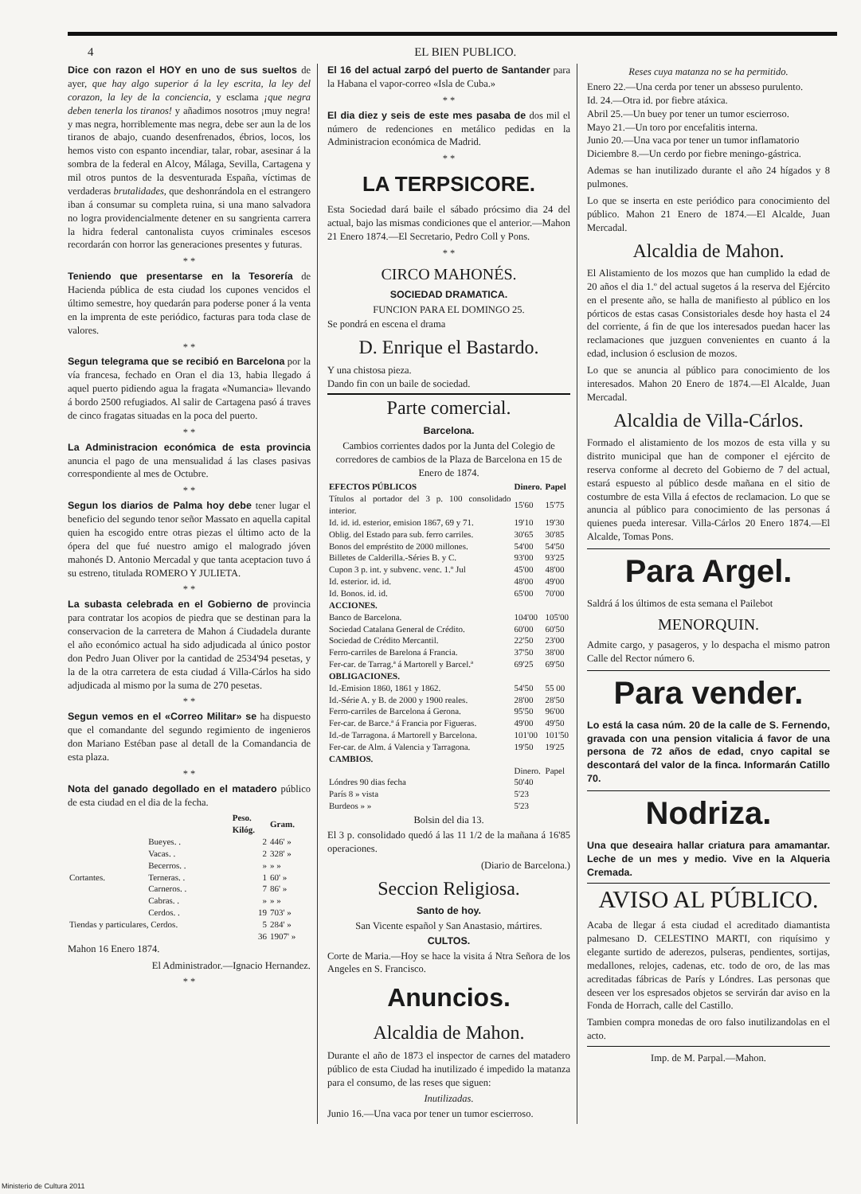4 EL BIEN PUBLICO.
Dice con razon el HOY en uno de sus sueltos de ayer, que hay algo superior á la ley escrita, la ley del corazon, la ley de la conciencia, y esclama ¡que negra deben tenerla los tiranos! y añadimos nosotros ¡muy negra! y mas negra, horriblemente mas negra, debe ser aun la de los tiranos de abajo, cuando desenfrenados, ébrios, locos, los hemos visto con espanto incendiar, talar, robar, asesinar á la sombra de la federal en Alcoy, Málaga, Sevilla, Cartagena y mil otros puntos de la desventurada España, víctimas de verdaderas brutalidades, que deshonrándola en el estrangero iban á consumar su completa ruina, si una mano salvadora no logra providencialmente detener en su sangrienta carrera la hidra federal cantonalista cuyos criminales escesos recordarán con horror las generaciones presentes y futuras.
* *
Teniendo que presentarse en la Tesorería de Hacienda pública de esta ciudad los cupones vencidos el último semestre, hoy quedarán para poderse poner á la venta en la imprenta de este periódico, facturas para toda clase de valores.
* *
Segun telegrama que se recibió en Barcelona por la vía francesa, fechado en Oran el dia 13, habia llegado á aquel puerto pidiendo agua la fragata «Numancia» llevando á bordo 2500 refugiados. Al salir de Cartagena pasó á traves de cinco fragatas situadas en la poca del puerto.
* *
La Administracion económica de esta provincia anuncia el pago de una mensualidad á las clases pasivas correspondiente al mes de Octubre.
* *
Segun los diarios de Palma hoy debe tener lugar el beneficio del segundo tenor señor Massato en aquella capital quien ha escogido entre otras piezas el último acto de la ópera del que fué nuestro amigo el malogrado jóven mahonés D. Antonio Mercadal y que tanta aceptacion tuvo á su estreno, titulada ROMERO Y JULIETA.
* *
La subasta celebrada en el Gobierno de provincia para contratar los acopios de piedra que se destinan para la conservacion de la carretera de Mahon á Ciudadela durante el año económico actual ha sido adjudicada al único postor don Pedro Juan Oliver por la cantidad de 2534'94 pesetas, y la de la otra carretera de esta ciudad á Villa-Cárlos ha sido adjudicada al mismo por la suma de 270 pesetas.
* *
Segun vemos en el «Correo Militar» se ha dispuesto que el comandante del segundo regimiento de ingenieros don Mariano Estéban pase al detall de la Comandancia de esta plaza.
* *
Nota del ganado degollado en el matadero público de esta ciudad en el dia de la fecha.
| | | Peso. Kilóg. | Gram. |
| --- | --- | --- | --- |
| Cortantes. | Bueyes. . | 2 | 446' » |
| | Vacas. . | 2 | 328' » |
| | Becerros. . | » | » » |
| | Terneras. . | 1 | 60' » |
| | Carneros. . | 7 | 86' » |
| | Cabras. . | » | » » |
| | Cerdos. . | 19 | 703' » |
| Tiendas y particulares, Cerdos. | | 5 | 284' » |
| | | 36 | 1907' » |
Mahon 16 Enero 1874.
El Administrador.—Ignacio Hernandez.
* *
El 16 del actual zarpó del puerto de Santander para la Habana el vapor-correo «Isla de Cuba.»
* *
El dia diez y seis de este mes pasaba de dos mil el número de redenciones en metálico pedidas en la Administracion económica de Madrid.
* *
LA TERPSICORE.
Esta Sociedad dará baile el sábado prócsimo dia 24 del actual, bajo las mismas condiciones que el anterior.—Mahon 21 Enero 1874.—El Secretario, Pedro Coll y Pons.
* *
CIRCO MAHONÉS.
SOCIEDAD DRAMATICA.
FUNCION PARA EL DOMINGO 25.
Se pondrá en escena el drama
D. Enrique el Bastardo.
Y una chistosa pieza.
Dando fin con un baile de sociedad.
Parte comercial.
Barcelona.
Cambios corrientes dados por la Junta del Colegio de corredores de cambios de la Plaza de Barcelona en 15 de Enero de 1874.
| EFECTOS PÚBLICOS | Dinero. | Papel |
| --- | --- | --- |
| Títulos al portador del 3 p. 100 consolidado interior. | 15'60 | 15'75 |
| Id. id. id. esterior, emision 1867, 69 y 71. | 19'10 | 19'30 |
| Oblig. del Estado para sub. ferro carriles. | 30'65 | 30'85 |
| Bonos del empréstito de 2000 millones. | 54'00 | 54'50 |
| Billetes de Calderilla.-Séries B. y C. | 93'00 | 93'25 |
| Cupon 3 p. int. y subvenc. venc. 1.º Jul | 45'00 | 48'00 |
| Id. esterior. id. id. | 48'00 | 49'00 |
| Id. Bonos. id. id. | 65'00 | 70'00 |
| ACCIONES. | | |
| Banco de Barcelona. | 104'00 | 105'00 |
| Sociedad Catalana General de Crédito. | 60'00 | 60'50 |
| Sociedad de Crédito Mercantil. | 22'50 | 23'00 |
| Ferro-carriles de Barelona á Francia. | 37'50 | 38'00 |
| Fer-car. de Tarrag.ª á Martorell y Barcel.ª | 69'25 | 69'50 |
| OBLIGACIONES. | | |
| Id.-Emision 1860, 1861 y 1862. | 54'50 | 55 00 |
| Id.-Série A. y B. de 2000 y 1900 reales. | 28'00 | 28'50 |
| Ferro-carriles de Barcelona á Gerona. | 95'50 | 96'00 |
| Fer-car. de Barce.ª á Francia por Figueras. | 49'00 | 49'50 |
| Id.-de Tarragona. á Martorell y Barcelona. | 101'00 | 101'50 |
| Fer-car. de Alm. á Valencia y Tarragona. | 19'50 | 19'25 |
| CAMBIOS. | | |
| | Dinero. | Papel |
| Lóndres 90 dias fecha | 50'40 | |
| París 8 » vista | 5'23 | |
| Burdeos » » | 5'23 | |
Bolsin del dia 13.
El 3 p. consolidado quedó á las 11 1/2 de la mañana á 16'85 operaciones.
(Diario de Barcelona.)
Seccion Religiosa.
Santo de hoy.
San Vicente español y San Anastasio, mártires.
CULTOS.
Corte de Maria.—Hoy se hace la visita á Ntra Señora de los Angeles en S. Francisco.
Anuncios.
Alcaldia de Mahon.
Durante el año de 1873 el inspector de carnes del matadero público de esta Ciudad ha inutilizado é impedido la matanza para el consumo, de las reses que siguen:
Inutilizadas.
Junio 16.—Una vaca por tener un tumor escierroso.
Reses cuya matanza no se ha permitido.
Enero 22.—Una cerda por tener un absseso purulento.
Id. 24.—Otra id. por fiebre atáxica.
Abril 25.—Un buey por tener un tumor escierroso.
Mayo 21.—Un toro por encefalitis interna.
Junio 20.—Una vaca por tener un tumor inflamatorio
Diciembre 8.—Un cerdo por fiebre meningo-gástrica.
Ademas se han inutilizado durante el año 24 hígados y 8 pulmones.
Lo que se inserta en este periódico para conocimiento del público. Mahon 21 Enero de 1874.—El Alcalde, Juan Mercadal.
Alcaldia de Mahon.
El Alistamiento de los mozos que han cumplido la edad de 20 años el dia 1.º del actual sugetos á la reserva del Ejército en el presente año, se halla de manifiesto al público en los pórticos de estas casas Consistoriales desde hoy hasta el 24 del corriente, á fin de que los interesados puedan hacer las reclamaciones que juzguen convenientes en cuanto á la edad, inclusion ó esclusion de mozos.
Lo que se anuncia al público para conocimiento de los interesados. Mahon 20 Enero de 1874.—El Alcalde, Juan Mercadal.
Alcaldia de Villa-Cárlos.
Formado el alistamiento de los mozos de esta villa y su distrito municipal que han de componer el ejército de reserva conforme al decreto del Gobierno de 7 del actual, estará espuesto al público desde mañana en el sitio de costumbre de esta Villa á efectos de reclamacion. Lo que se anuncia al público para conocimiento de las personas á quienes pueda interesar. Villa-Cárlos 20 Enero 1874.—El Alcalde, Tomas Pons.
Para Argel.
Saldrá á los últimos de esta semana el Pailebot
MENORQUIN.
Admite cargo, y pasageros, y lo despacha el mismo patron Calle del Rector número 6.
Para vender.
Lo está la casa núm. 20 de la calle de S. Fernendo, gravada con una pension vitalicia á favor de una persona de 72 años de edad, cnyo capital se descontará del valor de la finca. Informarán Catillo 70.
Nodriza.
Una que deseaira hallar criatura para amamantar. Leche de un mes y medio. Vive en la Alqueria Cremada.
AVISO AL PÚBLICO.
Acaba de llegar á esta ciudad el acreditado diamantista palmesano D. CELESTINO MARTI, con riquísimo y elegante surtido de aderezos, pulseras, pendientes, sortijas, medallones, relojes, cadenas, etc. todo de oro, de las mas acreditadas fábricas de París y Lóndres. Las personas que deseen ver los espresados objetos se servirán dar aviso en la Fonda de Horrach, calle del Castillo.
Tambien compra monedas de oro falso inutilizandolas en el acto.
Imp. de M. Parpal.—Mahon.
Ministerio de Cultura 2011